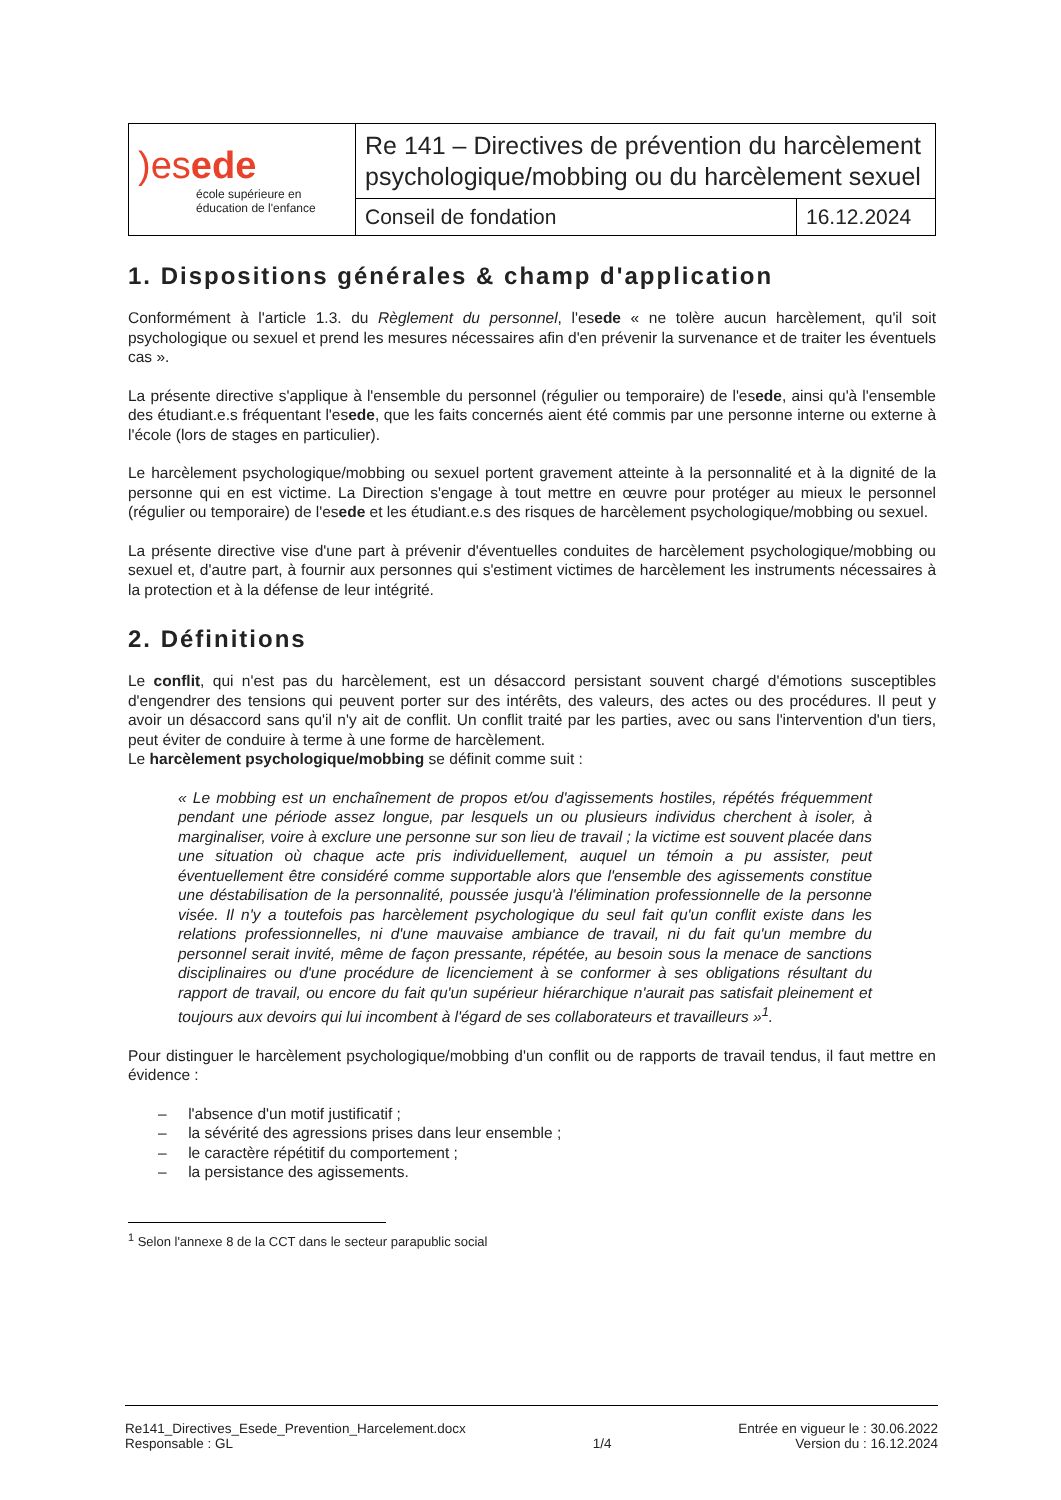| )es ede école supérieure en éducation de l'enfance | Re 141 – Directives de prévention du harcèlement psychologique/mobbing ou du harcèlement sexuel | |
| | Conseil de fondation | 16.12.2024 |
1. Dispositions générales & champ d'application
Conformément à l'article 1.3. du Règlement du personnel, l'esede « ne tolère aucun harcèlement, qu'il soit psychologique ou sexuel et prend les mesures nécessaires afin d'en prévenir la survenance et de traiter les éventuels cas ».
La présente directive s'applique à l'ensemble du personnel (régulier ou temporaire) de l'esede, ainsi qu'à l'ensemble des étudiant.e.s fréquentant l'esede, que les faits concernés aient été commis par une personne interne ou externe à l'école (lors de stages en particulier).
Le harcèlement psychologique/mobbing ou sexuel portent gravement atteinte à la personnalité et à la dignité de la personne qui en est victime. La Direction s'engage à tout mettre en œuvre pour protéger au mieux le personnel (régulier ou temporaire) de l'esede et les étudiant.e.s des risques de harcèlement psychologique/mobbing ou sexuel.
La présente directive vise d'une part à prévenir d'éventuelles conduites de harcèlement psychologique/mobbing ou sexuel et, d'autre part, à fournir aux personnes qui s'estiment victimes de harcèlement les instruments nécessaires à la protection et à la défense de leur intégrité.
2. Définitions
Le conflit, qui n'est pas du harcèlement, est un désaccord persistant souvent chargé d'émotions susceptibles d'engendrer des tensions qui peuvent porter sur des intérêts, des valeurs, des actes ou des procédures. Il peut y avoir un désaccord sans qu'il n'y ait de conflit. Un conflit traité par les parties, avec ou sans l'intervention d'un tiers, peut éviter de conduire à terme à une forme de harcèlement.
Le harcèlement psychologique/mobbing se définit comme suit :
« Le mobbing est un enchaînement de propos et/ou d'agissements hostiles, répétés fréquemment pendant une période assez longue, par lesquels un ou plusieurs individus cherchent à isoler, à marginaliser, voire à exclure une personne sur son lieu de travail ; la victime est souvent placée dans une situation où chaque acte pris individuellement, auquel un témoin a pu assister, peut éventuellement être considéré comme supportable alors que l'ensemble des agissements constitue une déstabilisation de la personnalité, poussée jusqu'à l'élimination professionnelle de la personne visée. Il n'y a toutefois pas harcèlement psychologique du seul fait qu'un conflit existe dans les relations professionnelles, ni d'une mauvaise ambiance de travail, ni du fait qu'un membre du personnel serait invité, même de façon pressante, répétée, au besoin sous la menace de sanctions disciplinaires ou d'une procédure de licenciement à se conformer à ses obligations résultant du rapport de travail, ou encore du fait qu'un supérieur hiérarchique n'aurait pas satisfait pleinement et toujours aux devoirs qui lui incombent à l'égard de ses collaborateurs et travailleurs »<sup>1</sup>.
Pour distinguer le harcèlement psychologique/mobbing d'un conflit ou de rapports de travail tendus, il faut mettre en évidence :
– l'absence d'un motif justificatif ;
– la sévérité des agressions prises dans leur ensemble ;
– le caractère répétitif du comportement ;
– la persistance des agissements.
<sup>1</sup> Selon l'annexe 8 de la CCT dans le secteur parapublic social
Re141_Directives_Esede_Prevention_Harcelement.docx
Responsable : GL
1/4 Entrée en vigueur le : 30.06.2022
Version du : 16.12.2024